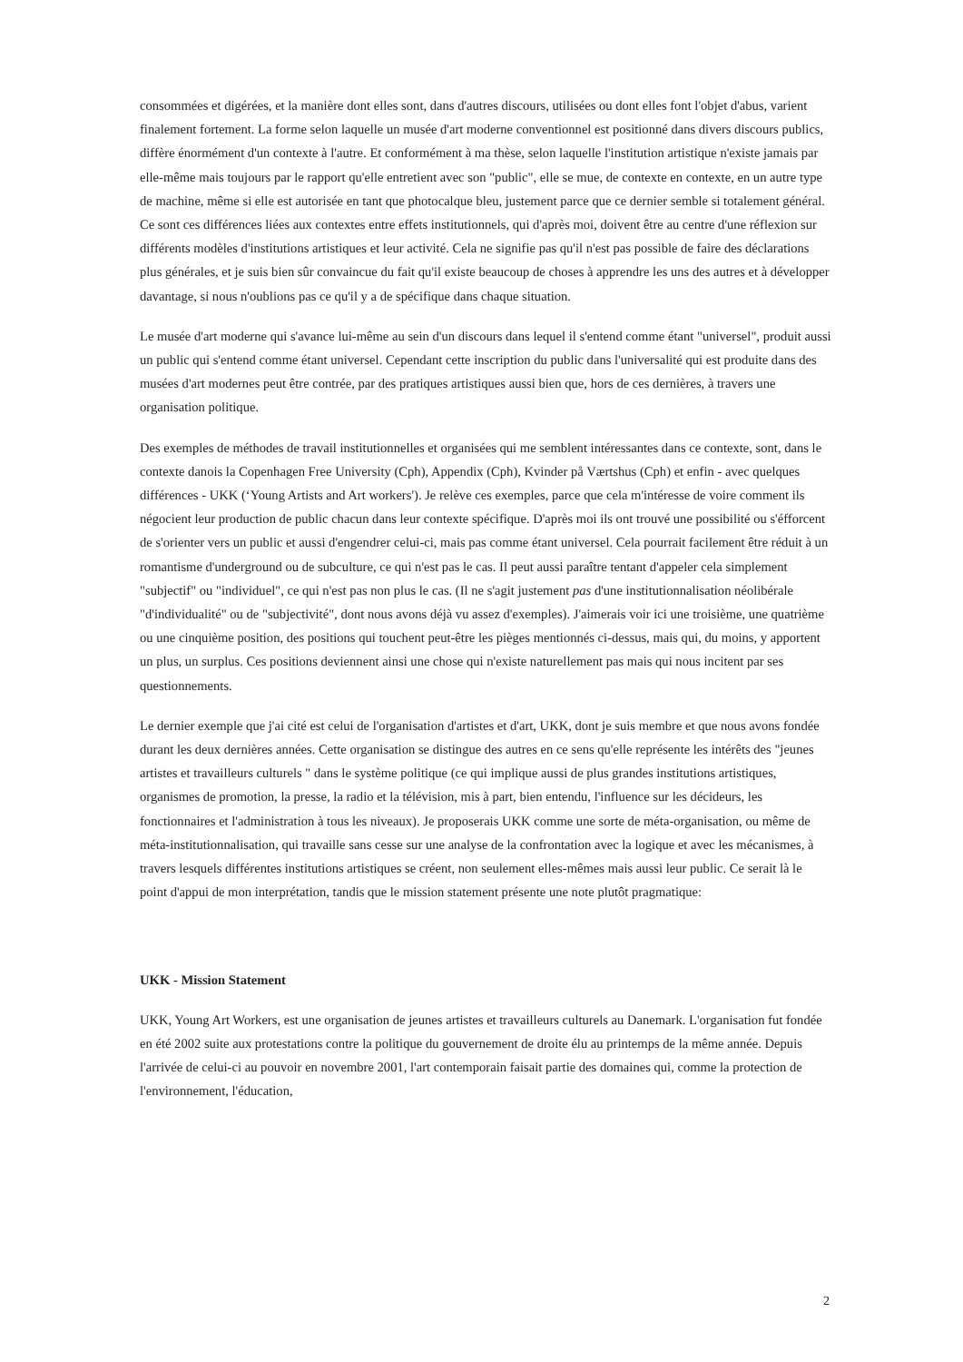consommées et digérées, et la manière dont elles sont, dans d'autres discours, utilisées ou dont elles font l'objet d'abus, varient finalement fortement. La forme selon laquelle un musée d'art moderne conventionnel est positionné dans divers discours publics, diffère énormément d'un contexte à l'autre. Et conformément à ma thèse, selon laquelle l'institution artistique n'existe jamais par elle-même mais toujours par le rapport qu'elle entretient avec son "public", elle se mue, de contexte en contexte, en un autre type de machine, même si elle est autorisée en tant que photocalque bleu, justement parce que ce dernier semble si totalement général. Ce sont ces différences liées aux contextes entre effets institutionnels, qui d'après moi, doivent être au centre d'une réflexion sur différents modèles d'institutions artistiques et leur activité. Cela ne signifie pas qu'il n'est pas possible de faire des déclarations plus générales, et je suis bien sûr convaincue du fait qu'il existe beaucoup de choses à apprendre les uns des autres et à développer davantage, si nous n'oublions pas ce qu'il y a de spécifique dans chaque situation.
Le musée d'art moderne qui s'avance lui-même au sein d'un discours dans lequel il s'entend comme étant "universel", produit aussi un public qui s'entend comme étant universel. Cependant cette inscription du public dans l'universalité qui est produite dans des musées d'art modernes peut être contrée, par des pratiques artistiques aussi bien que, hors de ces dernières, à travers une organisation politique.
Des exemples de méthodes de travail institutionnelles et organisées qui me semblent intéressantes dans ce contexte, sont, dans le contexte danois la Copenhagen Free University (Cph), Appendix (Cph), Kvinder på Værtshus (Cph) et enfin - avec quelques différences - UKK (‘Young Artists and Art workers'). Je relève ces exemples, parce que cela m'intéresse de voire comment ils négocient leur production de public chacun dans leur contexte spécifique. D'après moi ils ont trouvé une possibilité ou s'éfforcent de s'orienter vers un public et aussi d'engendrer celui-ci, mais pas comme étant universel. Cela pourrait facilement être réduit à un romantisme d'underground ou de subculture, ce qui n'est pas le cas. Il peut aussi paraître tentant d'appeler cela simplement "subjectif" ou "individuel", ce qui n'est pas non plus le cas. (Il ne s'agit justement pas d'une institutionnalisation néolibérale "d'individualité" ou de "subjectivité", dont nous avons déjà vu assez d'exemples). J'aimerais voir ici une troisième, une quatrième ou une cinquième position, des positions qui touchent peut-être les pièges mentionnés ci-dessus, mais qui, du moins, y apportent un plus, un surplus. Ces positions deviennent ainsi une chose qui n'existe naturellement pas mais qui nous incitent par ses questionnements.
Le dernier exemple que j'ai cité est celui de l'organisation d'artistes et d'art, UKK, dont je suis membre et que nous avons fondée durant les deux dernières années. Cette organisation se distingue des autres en ce sens qu'elle représente les intérêts des "jeunes artistes et travailleurs culturels " dans le système politique (ce qui implique aussi de plus grandes institutions artistiques, organismes de promotion, la presse, la radio et la télévision, mis à part, bien entendu, l'influence sur les décideurs, les fonctionnaires et l'administration à tous les niveaux). Je proposerais UKK comme une sorte de méta-organisation, ou même de méta-institutionnalisation, qui travaille sans cesse sur une analyse de la confrontation avec la logique et avec les mécanismes, à travers lesquels différentes institutions artistiques se créent, non seulement elles-mêmes mais aussi leur public. Ce serait là le point d'appui de mon interprétation, tandis que le mission statement présente une note plutôt pragmatique:
UKK - Mission Statement
UKK, Young Art Workers, est une organisation de jeunes artistes et travailleurs culturels au Danemark. L'organisation fut fondée en été 2002 suite aux protestations contre la politique du gouvernement de droite élu au printemps de la même année. Depuis l'arrivée de celui-ci au pouvoir en novembre 2001, l'art contemporain faisait partie des domaines qui, comme la protection de l'environnement, l'éducation,
2